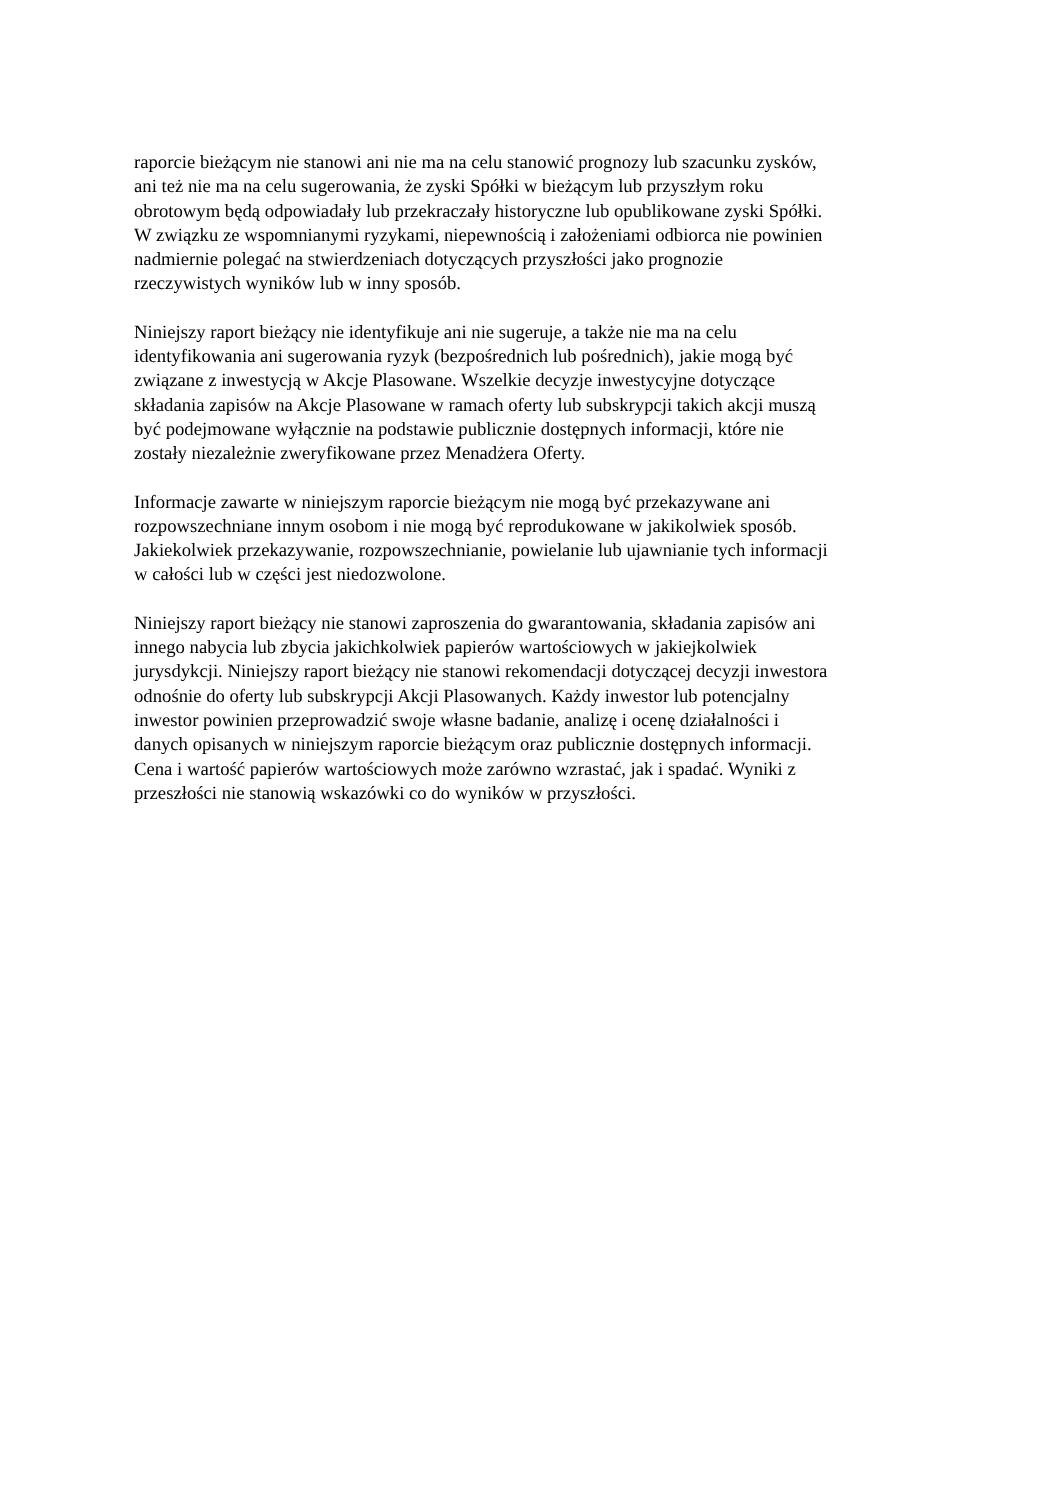raporcie bieżącym nie stanowi ani nie ma na celu stanowić prognozy lub szacunku zysków,
ani też nie ma na celu sugerowania, że zyski Spółki w bieżącym lub przyszłym roku
obrotowym będą odpowiadały lub przekraczały historyczne lub opublikowane zyski Spółki.
W związku ze wspomnianymi ryzykami, niepewnością i założeniami odbiorca nie powinien
nadmiernie polegać na stwierdzeniach dotyczących przyszłości jako prognozie
rzeczywistych wyników lub w inny sposób.
Niniejszy raport bieżący nie identyfikuje ani nie sugeruje, a także nie ma na celu
identyfikowania ani sugerowania ryzyk (bezpośrednich lub pośrednich), jakie mogą być
związane z inwestycją w Akcje Plasowane. Wszelkie decyzje inwestycyjne dotyczące
składania zapisów na Akcje Plasowane w ramach oferty lub subskrypcji takich akcji muszą
być podejmowane wyłącznie na podstawie publicznie dostępnych informacji, które nie
zostały niezależnie zweryfikowane przez Menadżera Oferty.
Informacje zawarte w niniejszym raporcie bieżącym nie mogą być przekazywane ani
rozpowszechniane innym osobom i nie mogą być reprodukowane w jakikolwiek sposób.
Jakiekolwiek przekazywanie, rozpowszechnianie, powielanie lub ujawnianie tych informacji
w całości lub w części jest niedozwolone.
Niniejszy raport bieżący nie stanowi zaproszenia do gwarantowania, składania zapisów ani
innego nabycia lub zbycia jakichkolwiek papierów wartościowych w jakiejkolwiek
jurysdykcji. Niniejszy raport bieżący nie stanowi rekomendacji dotyczącej decyzji inwestora
odnośnie do oferty lub subskrypcji Akcji Plasowanych. Każdy inwestor lub potencjalny
inwestor powinien przeprowadzić swoje własne badanie, analizę i ocenę działalności i
danych opisanych w niniejszym raporcie bieżącym oraz publicznie dostępnych informacji.
Cena i wartość papierów wartościowych może zarówno wzrastać, jak i spadać. Wyniki z
przeszłości nie stanowią wskazówki co do wyników w przyszłości.